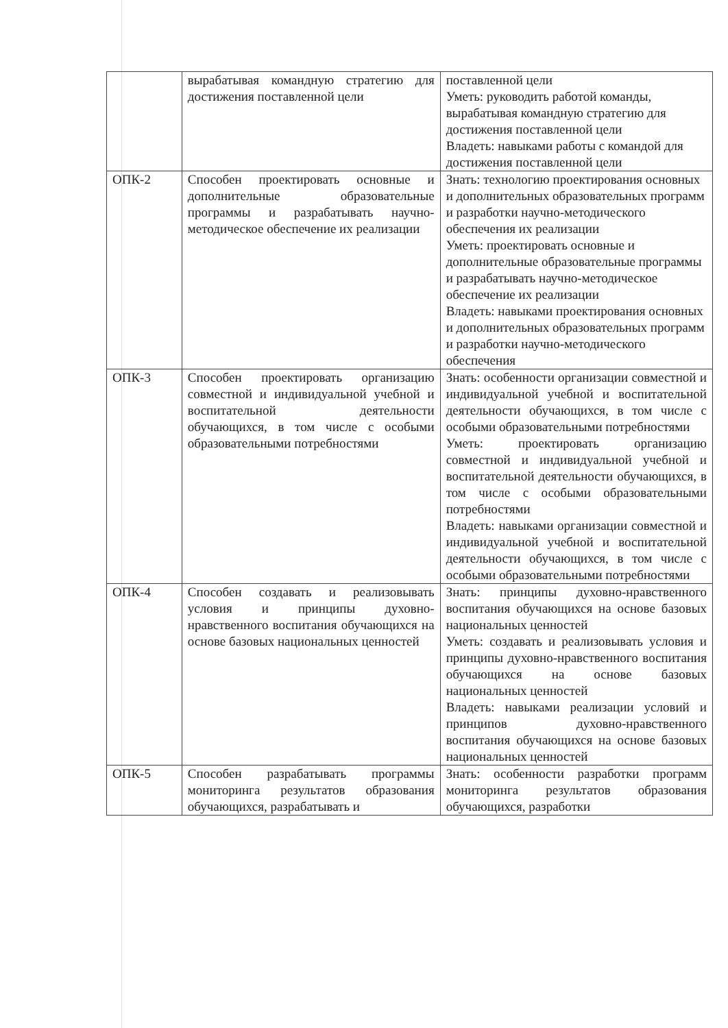| | вырабатывая командную стратегию для достижения поставленной цели | поставленной цели Уметь: руководить работой команды, вырабатывая командную стратегию для достижения поставленной цели Владеть: навыками работы с командой для достижения поставленной цели |
| ОПК-2 | Способен проектировать основные и дополнительные образовательные программы и разрабатывать научно-методическое обеспечение их реализации | Знать: технологию проектирования основных и дополнительных образовательных программ и разработки научно-методического обеспечения их реализации Уметь: проектировать основные и дополнительные образовательные программы и разрабатывать научно-методическое обеспечение их реализации Владеть: навыками проектирования основных и дополнительных образовательных программ и разработки научно-методического обеспечения |
| ОПК-3 | Способен проектировать организацию совместной и индивидуальной учебной и воспитательной деятельности обучающихся, в том числе с особыми образовательными потребностями | Знать: особенности организации совместной и индивидуальной учебной и воспитательной деятельности обучающихся, в том числе с особыми образовательными потребностями Уметь: проектировать организацию совместной и индивидуальной учебной и воспитательной деятельности обучающихся, в том числе с особыми образовательными потребностями Владеть: навыками организации совместной и индивидуальной учебной и воспитательной деятельности обучающихся, в том числе с особыми образовательными потребностями |
| ОПК-4 | Способен создавать и реализовывать условия и принципы духовно-нравственного воспитания обучающихся на основе базовых национальных ценностей | Знать: принципы духовно-нравственного воспитания обучающихся на основе базовых национальных ценностей Уметь: создавать и реализовывать условия и принципы духовно-нравственного воспитания обучающихся на основе базовых национальных ценностей Владеть: навыками реализации условий и принципов духовно-нравственного воспитания обучающихся на основе базовых национальных ценностей |
| ОПК-5 | Способен разрабатывать программы мониторинга результатов образования обучающихся, разрабатывать и | Знать: особенности разработки программ мониторинга результатов образования обучающихся, разработки |